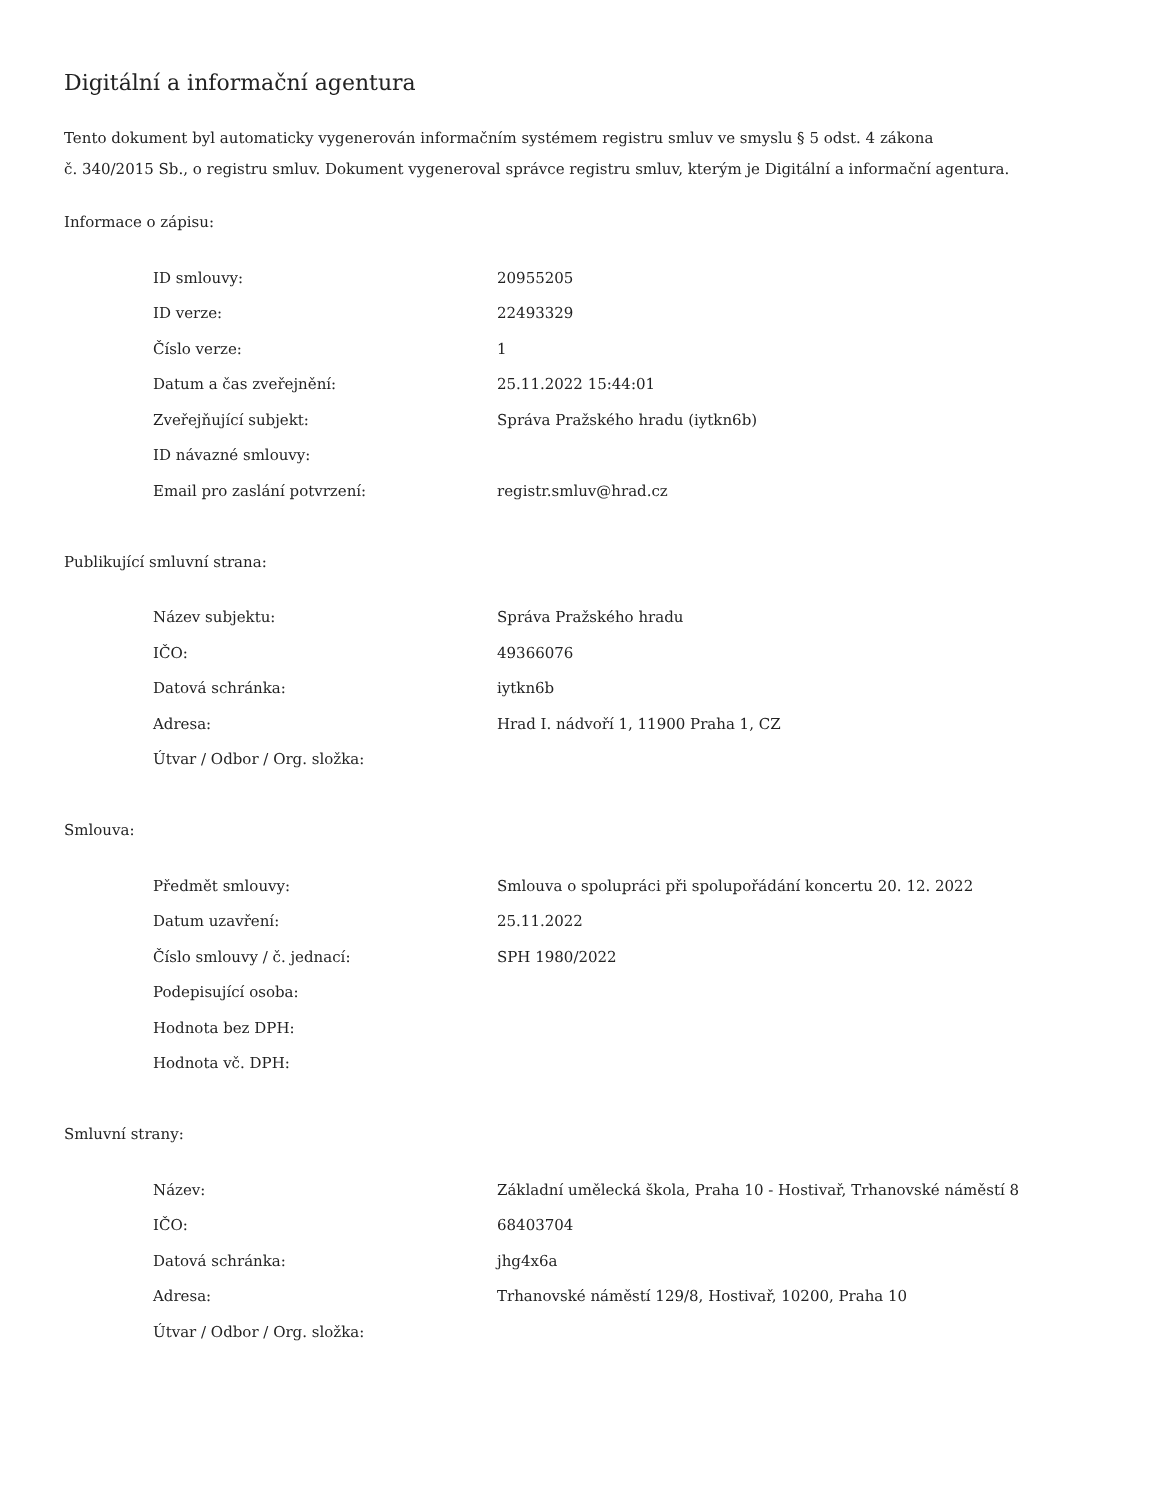Digitální a informační agentura
Tento dokument byl automaticky vygenerován informačním systémem registru smluv ve smyslu § 5 odst. 4 zákona
č. 340/2015 Sb., o registru smluv. Dokument vygeneroval správce registru smluv, kterým je Digitální a informační agentura.
Informace o zápisu:
| ID smlouvy: | 20955205 |
| ID verze: | 22493329 |
| Číslo verze: | 1 |
| Datum a čas zveřejnění: | 25.11.2022 15:44:01 |
| Zveřejňující subjekt: | Správa Pražského hradu (iytkn6b) |
| ID návazné smlouvy: | |
| Email pro zaslání potvrzení: | registr.smluv@hrad.cz |
Publikující smluvní strana:
| Název subjektu: | Správa Pražského hradu |
| IČO: | 49366076 |
| Datová schránka: | iytkn6b |
| Adresa: | Hrad I. nádvoří 1, 11900 Praha 1, CZ |
| Útvar / Odbor / Org. složka: | |
Smlouva:
| Předmět smlouvy: | Smlouva o spolupráci při spolupořádání koncertu 20. 12. 2022 |
| Datum uzavření: | 25.11.2022 |
| Číslo smlouvy / č. jednací: | SPH 1980/2022 |
| Podepisující osoba: | |
| Hodnota bez DPH: | |
| Hodnota vč. DPH: | |
Smluvní strany:
| Název: | Základní umělecká škola, Praha 10 - Hostivař, Trhanovské náměstí 8 |
| IČO: | 68403704 |
| Datová schránka: | jhg4x6a |
| Adresa: | Trhanovské náměstí 129/8, Hostivař, 10200, Praha 10 |
| Útvar / Odbor / Org. složka: | |